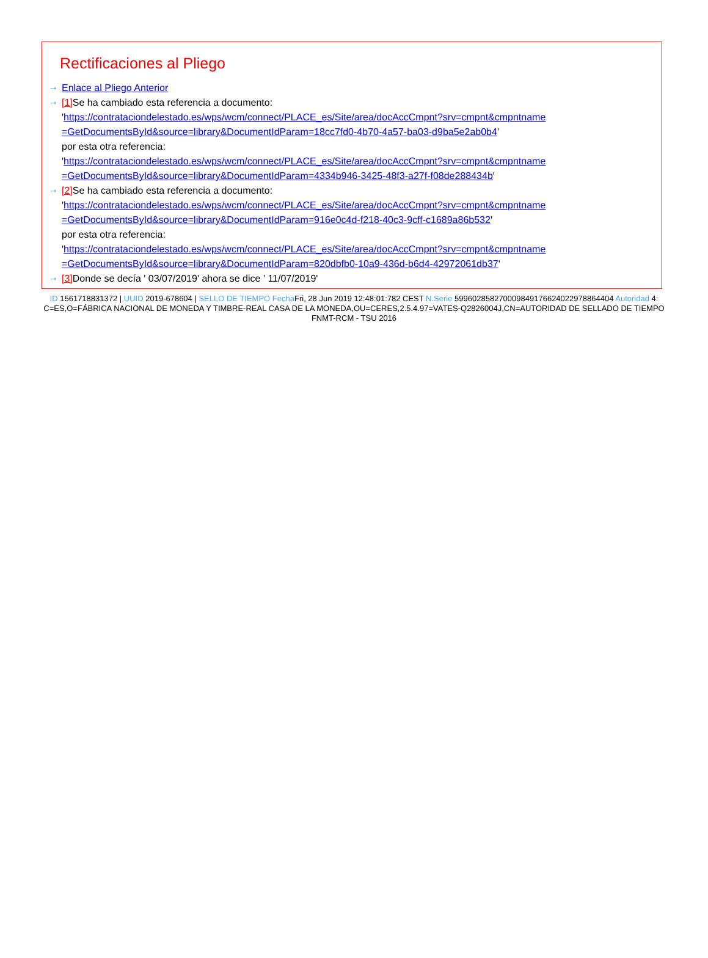Rectificaciones al Pliego
⇢
Enlace al Pliego Anterior
⇢
[1] Se ha cambiado esta referencia a documento:
'https://contrataciondelestado.es/wps/wcm/connect/PLACE_es/Site/area/docAccCmpnt?srv=cmpnt&cmpntname
=GetDocumentsById&source=library&DocumentIdParam=18cc7fd0-4b70-4a57-ba03-d9ba5e2ab0b4'
por esta otra referencia:
'https://contrataciondelestado.es/wps/wcm/connect/PLACE_es/Site/area/docAccCmpnt?srv=cmpnt&cmpntname
=GetDocumentsById&source=library&DocumentIdParam=4334b946-3425-48f3-a27f-f08de288434b'
⇢
[2] Se ha cambiado esta referencia a documento:
'https://contrataciondelestado.es/wps/wcm/connect/PLACE_es/Site/area/docAccCmpnt?srv=cmpnt&cmpntname
=GetDocumentsById&source=library&DocumentIdParam=916e0c4d-f218-40c3-9cff-c1689a86b532'
por esta otra referencia:
'https://contrataciondelestado.es/wps/wcm/connect/PLACE_es/Site/area/docAccCmpnt?srv=cmpnt&cmpntname
=GetDocumentsById&source=library&DocumentIdParam=820dbfb0-10a9-436d-b6d4-42972061db37'
⇢
[3] Donde se decía ' 03/07/2019' ahora se dice ' 11/07/2019'
ID 1561718831372 | UUID 2019-678604 | SELLO DE TIEMPO Fecha Fri, 28 Jun 2019 12:48:01:782 CEST N.Serie 599602858270009849176624022978864404 Autoridad 4: C=ES,O=FÁBRICA NACIONAL DE MONEDA Y TIMBRE-REAL CASA DE LA MONEDA,OU=CERES,2.5.4.97=VATES-Q2826004J,CN=AUTORIDAD DE SELLADO DE TIEMPO FNMT-RCM - TSU 2016